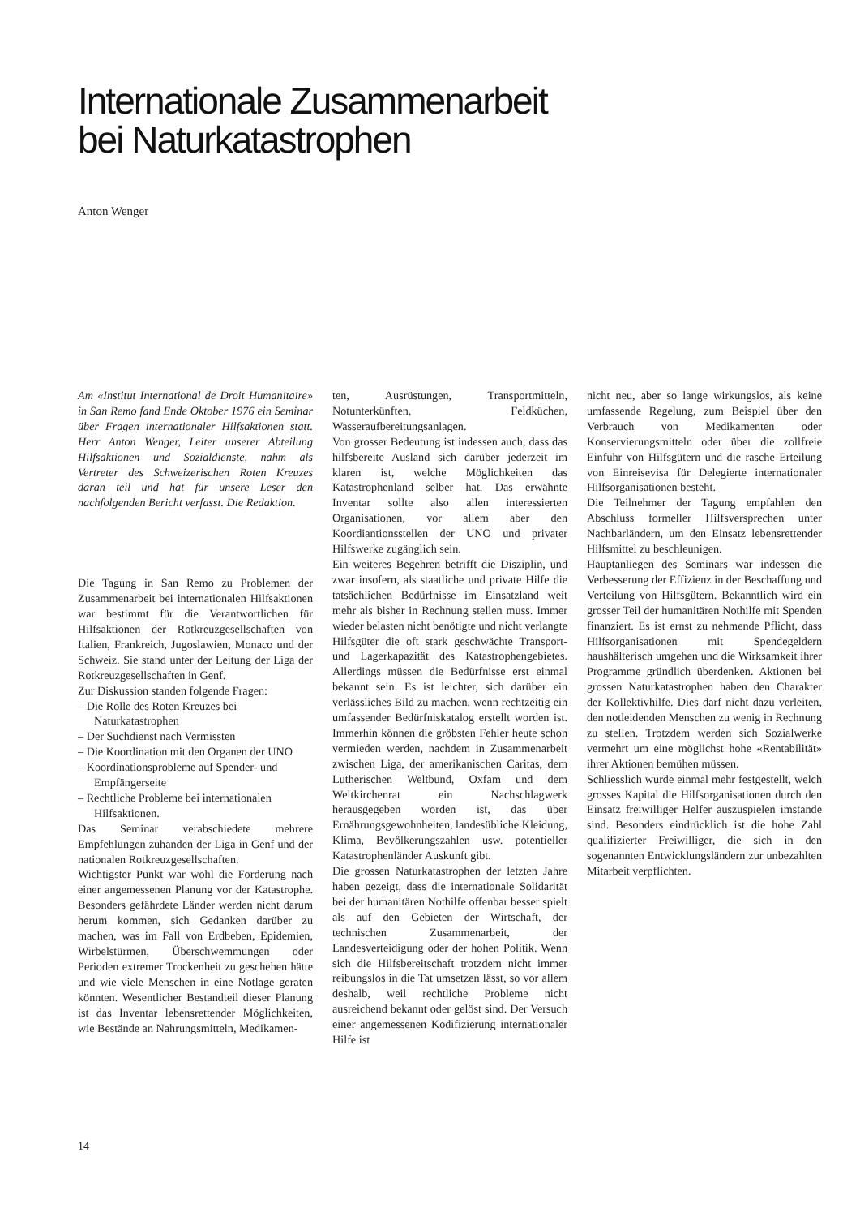Internationale Zusammenarbeit
bei Naturkatastrophen
Anton Wenger
Am «Institut International de Droit Humanitaire» in San Remo fand Ende Oktober 1976 ein Seminar über Fragen internationaler Hilfsaktionen statt. Herr Anton Wenger, Leiter unserer Abteilung Hilfsaktionen und Sozialdienste, nahm als Vertreter des Schweizerischen Roten Kreuzes daran teil und hat für unsere Leser den nachfolgenden Bericht verfasst. Die Redaktion.
Die Tagung in San Remo zu Problemen der Zusammenarbeit bei internationalen Hilfsaktionen war bestimmt für die Verantwortlichen für Hilfsaktionen der Rotkreuzgesellschaften von Italien, Frankreich, Jugoslawien, Monaco und der Schweiz. Sie stand unter der Leitung der Liga der Rotkreuzgesellschaften in Genf.
Zur Diskussion standen folgende Fragen:
– Die Rolle des Roten Kreuzes bei Naturkatastrophen
– Der Suchdienst nach Vermissten
– Die Koordination mit den Organen der UNO
– Koordinationsprobleme auf Spender- und Empfängerseite
– Rechtliche Probleme bei internationalen Hilfsaktionen.
Das Seminar verabschiedete mehrere Empfehlungen zuhanden der Liga in Genf und der nationalen Rotkreuzgesellschaften.
Wichtigster Punkt war wohl die Forderung nach einer angemessenen Planung vor der Katastrophe. Besonders gefährdete Länder werden nicht darum herum kommen, sich Gedanken darüber zu machen, was im Fall von Erdbeben, Epidemien, Wirbelstürmen, Überschwemmungen oder Perioden extremer Trockenheit zu geschehen hätte und wie viele Menschen in eine Notlage geraten könnten. Wesentlicher Bestandteil dieser Planung ist das Inventar lebensrettender Möglichkeiten, wie Bestände an Nahrungsmitteln, Medikamen-
ten, Ausrüstungen, Transportmitteln, Notunterkünften, Feldküchen, Wasseraufbereitungsanlagen.
Von grosser Bedeutung ist indessen auch, dass das hilfsbereite Ausland sich darüber jederzeit im klaren ist, welche Möglichkeiten das Katastrophenland selber hat. Das erwähnte Inventar sollte also allen interessierten Organisationen, vor allem aber den Koordiantionsstellen der UNO und privater Hilfswerke zugänglich sein.
Ein weiteres Begehren betrifft die Disziplin, und zwar insofern, als staatliche und private Hilfe die tatsächlichen Bedürfnisse im Einsatzland weit mehr als bisher in Rechnung stellen muss. Immer wieder belasten nicht benötigte und nicht verlangte Hilfsgüter die oft stark geschwächte Transport- und Lagerkapazität des Katastrophengebietes. Allerdings müssen die Bedürfnisse erst einmal bekannt sein. Es ist leichter, sich darüber ein verlässliches Bild zu machen, wenn rechtzeitig ein umfassender Bedürfniskatalog erstellt worden ist. Immerhin können die gröbsten Fehler heute schon vermieden werden, nachdem in Zusammenarbeit zwischen Liga, der amerikanischen Caritas, dem Lutherischen Weltbund, Oxfam und dem Weltkirchenrat ein Nachschlagwerk herausgegeben worden ist, das über Ernährungsgewohnheiten, landesübliche Kleidung, Klima, Bevölkerungszahlen usw. potentieller Katastrophenländer Auskunft gibt.
Die grossen Naturkatastrophen der letzten Jahre haben gezeigt, dass die internationale Solidarität bei der humanitären Nothilfe offenbar besser spielt als auf den Gebieten der Wirtschaft, der technischen Zusammenarbeit, der Landesverteidigung oder der hohen Politik. Wenn sich die Hilfsbereitschaft trotzdem nicht immer reibungslos in die Tat umsetzen lässt, so vor allem deshalb, weil rechtliche Probleme nicht ausreichend bekannt oder gelöst sind. Der Versuch einer angemessenen Kodifizierung internationaler Hilfe ist
nicht neu, aber so lange wirkungslos, als keine umfassende Regelung, zum Beispiel über den Verbrauch von Medikamenten oder Konservierungsmitteln oder über die zollfreie Einfuhr von Hilfsgütern und die rasche Erteilung von Einreisevisa für Delegierte internationaler Hilfsorganisationen besteht.
Die Teilnehmer der Tagung empfahlen den Abschluss formeller Hilfsversprechen unter Nachbarländern, um den Einsatz lebensrettender Hilfsmittel zu beschleunigen.
Hauptanliegen des Seminars war indessen die Verbesserung der Effizienz in der Beschaffung und Verteilung von Hilfsgütern. Bekanntlich wird ein grosser Teil der humanitären Nothilfe mit Spenden finanziert. Es ist ernst zu nehmende Pflicht, dass Hilfsorganisationen mit Spendegeldern haushälterisch umgehen und die Wirksamkeit ihrer Programme gründlich überdenken. Aktionen bei grossen Naturkatastrophen haben den Charakter der Kollektivhilfe. Dies darf nicht dazu verleiten, den notleidenden Menschen zu wenig in Rechnung zu stellen. Trotzdem werden sich Sozialwerke vermehrt um eine möglichst hohe «Rentabilität» ihrer Aktionen bemühen müssen.
Schliesslich wurde einmal mehr festgestellt, welch grosses Kapital die Hilfsorganisationen durch den Einsatz freiwilliger Helfer auszuspielen imstande sind. Besonders eindrücklich ist die hohe Zahl qualifizierter Freiwilliger, die sich in den sogenannten Entwicklungsländern zur unbezahlten Mitarbeit verpflichten.
14